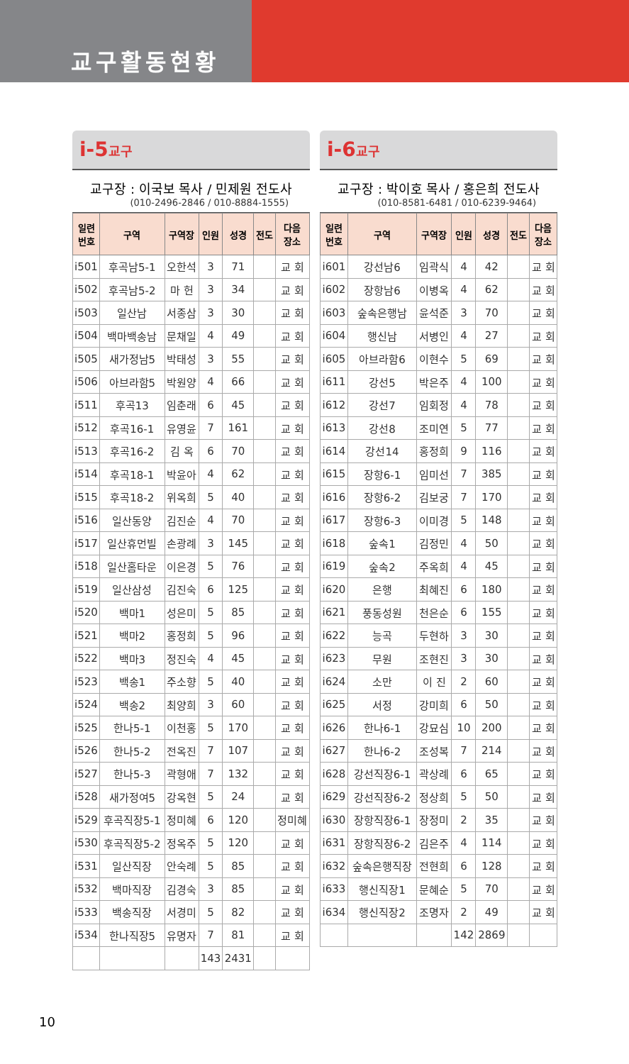교구활동현황
i-5교구
교구장 : 이국보 목사 / 민제원 전도사
(010-2496-2846 / 010-8884-1555)
| 일련 번호 | 구역 | 구역장 | 인원 | 성경 | 전도 | 다음 장소 |
| --- | --- | --- | --- | --- | --- | --- |
| i501 | 후곡남5-1 | 오한석 | 3 | 71 | | 교 회 |
| i502 | 후곡남5-2 | 마 헌 | 3 | 34 | | 교 회 |
| i503 | 일산남 | 서종삼 | 3 | 30 | | 교 회 |
| i504 | 백마백송남 | 문채일 | 4 | 49 | | 교 회 |
| i505 | 새가정남5 | 박태성 | 3 | 55 | | 교 회 |
| i506 | 아브라함5 | 박원양 | 4 | 66 | | 교 회 |
| i511 | 후곡13 | 임춘래 | 6 | 45 | | 교 회 |
| i512 | 후곡16-1 | 유영윤 | 7 | 161 | | 교 회 |
| i513 | 후곡16-2 | 김 옥 | 6 | 70 | | 교 회 |
| i514 | 후곡18-1 | 박윤아 | 4 | 62 | | 교 회 |
| i515 | 후곡18-2 | 위옥희 | 5 | 40 | | 교 회 |
| i516 | 일산동양 | 김진순 | 4 | 70 | | 교 회 |
| i517 | 일산휴먼빌 | 손광례 | 3 | 145 | | 교 회 |
| i518 | 일산홈타운 | 이은경 | 5 | 76 | | 교 회 |
| i519 | 일산삼성 | 김진숙 | 6 | 125 | | 교 회 |
| i520 | 백마1 | 성은미 | 5 | 85 | | 교 회 |
| i521 | 백마2 | 홍정희 | 5 | 96 | | 교 회 |
| i522 | 백마3 | 정진숙 | 4 | 45 | | 교 회 |
| i523 | 백송1 | 주소향 | 5 | 40 | | 교 회 |
| i524 | 백송2 | 최양희 | 3 | 60 | | 교 회 |
| i525 | 한나5-1 | 이천홍 | 5 | 170 | | 교 회 |
| i526 | 한나5-2 | 전옥진 | 7 | 107 | | 교 회 |
| i527 | 한나5-3 | 곽형애 | 7 | 132 | | 교 회 |
| i528 | 새가정여5 | 강옥현 | 5 | 24 | | 교 회 |
| i529 | 후곡직장5-1 | 정미혜 | 6 | 120 | | 정미혜 |
| i530 | 후곡직장5-2 | 정옥주 | 5 | 120 | | 교 회 |
| i531 | 일산직장 | 안숙례 | 5 | 85 | | 교 회 |
| i532 | 백마직장 | 김경숙 | 3 | 85 | | 교 회 |
| i533 | 백송직장 | 서경미 | 5 | 82 | | 교 회 |
| i534 | 한나직장5 | 유명자 | 7 | 81 | | 교 회 |
| | | | 143 | 2431 | | |
i-6교구
교구장 : 박이호 목사 / 홍은희 전도사
(010-8581-6481 / 010-6239-9464)
| 일련 번호 | 구역 | 구역장 | 인원 | 성경 | 전도 | 다음 장소 |
| --- | --- | --- | --- | --- | --- | --- |
| i601 | 강선남6 | 임곽식 | 4 | 42 | | 교 회 |
| i602 | 장항남6 | 이병옥 | 4 | 62 | | 교 회 |
| i603 | 숲속은행남 | 윤석준 | 3 | 70 | | 교 회 |
| i604 | 행신남 | 서병인 | 4 | 27 | | 교 회 |
| i605 | 아브라함6 | 이현수 | 5 | 69 | | 교 회 |
| i611 | 강선5 | 박은주 | 4 | 100 | | 교 회 |
| i612 | 강선7 | 임회정 | 4 | 78 | | 교 회 |
| i613 | 강선8 | 조미연 | 5 | 77 | | 교 회 |
| i614 | 강선14 | 홍정희 | 9 | 116 | | 교 회 |
| i615 | 장항6-1 | 임미선 | 7 | 385 | | 교 회 |
| i616 | 장항6-2 | 김보궁 | 7 | 170 | | 교 회 |
| i617 | 장항6-3 | 이미경 | 5 | 148 | | 교 회 |
| i618 | 숲속1 | 김정민 | 4 | 50 | | 교 회 |
| i619 | 숲속2 | 주옥희 | 4 | 45 | | 교 회 |
| i620 | 은행 | 최혜진 | 6 | 180 | | 교 회 |
| i621 | 풍동성원 | 천은순 | 6 | 155 | | 교 회 |
| i622 | 능곡 | 두현하 | 3 | 30 | | 교 회 |
| i623 | 무원 | 조현진 | 3 | 30 | | 교 회 |
| i624 | 소만 | 이 진 | 2 | 60 | | 교 회 |
| i625 | 서정 | 강미희 | 6 | 50 | | 교 회 |
| i626 | 한나6-1 | 강묘심 | 10 | 200 | | 교 회 |
| i627 | 한나6-2 | 조성복 | 7 | 214 | | 교 회 |
| i628 | 강선직장6-1 | 곽상례 | 6 | 65 | | 교 회 |
| i629 | 강선직장6-2 | 정상희 | 5 | 50 | | 교 회 |
| i630 | 장항직장6-1 | 장정미 | 2 | 35 | | 교 회 |
| i631 | 장항직장6-2 | 김은주 | 4 | 114 | | 교 회 |
| i632 | 숲속은행직장 | 전현희 | 6 | 128 | | 교 회 |
| i633 | 행신직장1 | 문혜순 | 5 | 70 | | 교 회 |
| i634 | 행신직장2 | 조명자 | 2 | 49 | | 교 회 |
| | | | 142 | 2869 | | |
10